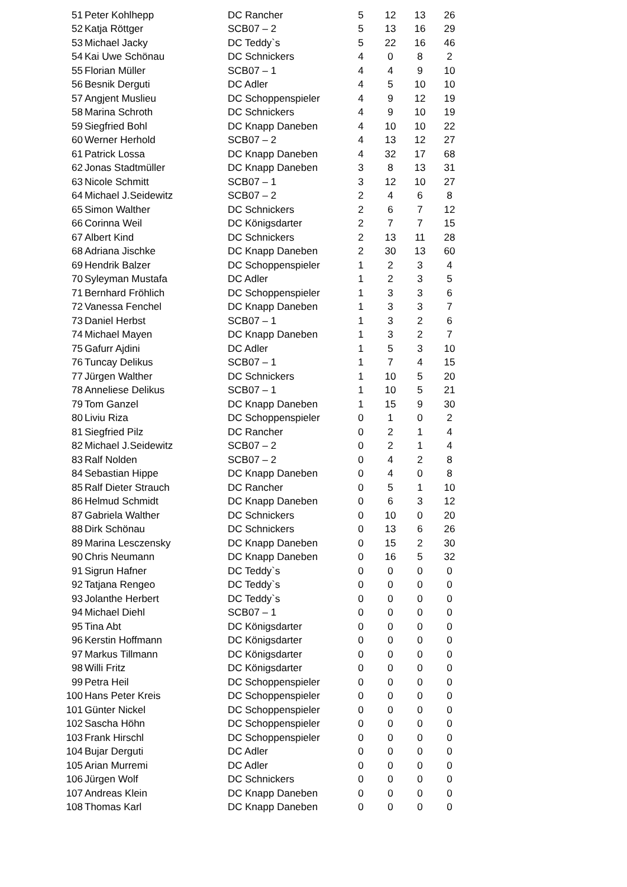| 51 | Peter Kohlhepp | DC Rancher | 5 | 12 | 13 | 26 |
| 52 | Katja Röttger | SCB07 – 2 | 5 | 13 | 16 | 29 |
| 53 | Michael Jacky | DC Teddy`s | 5 | 22 | 16 | 46 |
| 54 | Kai Uwe Schönau | DC Schnickers | 4 | 0 | 8 | 2 |
| 55 | Florian Müller | SCB07 – 1 | 4 | 4 | 9 | 10 |
| 56 | Besnik Derguti | DC Adler | 4 | 5 | 10 | 10 |
| 57 | Angjent Muslieu | DC Schoppenspieler | 4 | 9 | 12 | 19 |
| 58 | Marina Schroth | DC Schnickers | 4 | 9 | 10 | 19 |
| 59 | Siegfried Bohl | DC Knapp Daneben | 4 | 10 | 10 | 22 |
| 60 | Werner Herhold | SCB07 – 2 | 4 | 13 | 12 | 27 |
| 61 | Patrick Lossa | DC Knapp Daneben | 4 | 32 | 17 | 68 |
| 62 | Jonas Stadtmüller | DC Knapp Daneben | 3 | 8 | 13 | 31 |
| 63 | Nicole Schmitt | SCB07 – 1 | 3 | 12 | 10 | 27 |
| 64 | Michael J.Seidewitz | SCB07 – 2 | 2 | 4 | 6 | 8 |
| 65 | Simon Walther | DC Schnickers | 2 | 6 | 7 | 12 |
| 66 | Corinna Weil | DC Königsdarter | 2 | 7 | 7 | 15 |
| 67 | Albert Kind | DC Schnickers | 2 | 13 | 11 | 28 |
| 68 | Adriana Jischke | DC Knapp Daneben | 2 | 30 | 13 | 60 |
| 69 | Hendrik Balzer | DC Schoppenspieler | 1 | 2 | 3 | 4 |
| 70 | Syleyman Mustafa | DC Adler | 1 | 2 | 3 | 5 |
| 71 | Bernhard Fröhlich | DC Schoppenspieler | 1 | 3 | 3 | 6 |
| 72 | Vanessa Fenchel | DC Knapp Daneben | 1 | 3 | 3 | 7 |
| 73 | Daniel Herbst | SCB07 – 1 | 1 | 3 | 2 | 6 |
| 74 | Michael Mayen | DC Knapp Daneben | 1 | 3 | 2 | 7 |
| 75 | Gafurr Ajdini | DC Adler | 1 | 5 | 3 | 10 |
| 76 | Tuncay Delikus | SCB07 – 1 | 1 | 7 | 4 | 15 |
| 77 | Jürgen Walther | DC Schnickers | 1 | 10 | 5 | 20 |
| 78 | Anneliese Delikus | SCB07 – 1 | 1 | 10 | 5 | 21 |
| 79 | Tom Ganzel | DC Knapp Daneben | 1 | 15 | 9 | 30 |
| 80 | Liviu Riza | DC Schoppenspieler | 0 | 1 | 0 | 2 |
| 81 | Siegfried Pilz | DC Rancher | 0 | 2 | 1 | 4 |
| 82 | Michael J.Seidewitz | SCB07 – 2 | 0 | 2 | 1 | 4 |
| 83 | Ralf Nolden | SCB07 – 2 | 0 | 4 | 2 | 8 |
| 84 | Sebastian Hippe | DC Knapp Daneben | 0 | 4 | 0 | 8 |
| 85 | Ralf Dieter Strauch | DC Rancher | 0 | 5 | 1 | 10 |
| 86 | Helmud Schmidt | DC Knapp Daneben | 0 | 6 | 3 | 12 |
| 87 | Gabriela Walther | DC Schnickers | 0 | 10 | 0 | 20 |
| 88 | Dirk Schönau | DC Schnickers | 0 | 13 | 6 | 26 |
| 89 | Marina Lesczensky | DC Knapp Daneben | 0 | 15 | 2 | 30 |
| 90 | Chris Neumann | DC Knapp Daneben | 0 | 16 | 5 | 32 |
| 91 | Sigrun Hafner | DC Teddy`s | 0 | 0 | 0 | 0 |
| 92 | Tatjana Rengeo | DC Teddy`s | 0 | 0 | 0 | 0 |
| 93 | Jolanthe Herbert | DC Teddy`s | 0 | 0 | 0 | 0 |
| 94 | Michael Diehl | SCB07 – 1 | 0 | 0 | 0 | 0 |
| 95 | Tina Abt | DC Königsdarter | 0 | 0 | 0 | 0 |
| 96 | Kerstin Hoffmann | DC Königsdarter | 0 | 0 | 0 | 0 |
| 97 | Markus Tillmann | DC Königsdarter | 0 | 0 | 0 | 0 |
| 98 | Willi Fritz | DC Königsdarter | 0 | 0 | 0 | 0 |
| 99 | Petra Heil | DC Schoppenspieler | 0 | 0 | 0 | 0 |
| 100 | Hans Peter Kreis | DC Schoppenspieler | 0 | 0 | 0 | 0 |
| 101 | Günter Nickel | DC Schoppenspieler | 0 | 0 | 0 | 0 |
| 102 | Sascha Höhn | DC Schoppenspieler | 0 | 0 | 0 | 0 |
| 103 | Frank Hirschl | DC Schoppenspieler | 0 | 0 | 0 | 0 |
| 104 | Bujar Derguti | DC Adler | 0 | 0 | 0 | 0 |
| 105 | Arian Murremi | DC Adler | 0 | 0 | 0 | 0 |
| 106 | Jürgen Wolf | DC Schnickers | 0 | 0 | 0 | 0 |
| 107 | Andreas Klein | DC Knapp Daneben | 0 | 0 | 0 | 0 |
| 108 | Thomas Karl | DC Knapp Daneben | 0 | 0 | 0 | 0 |